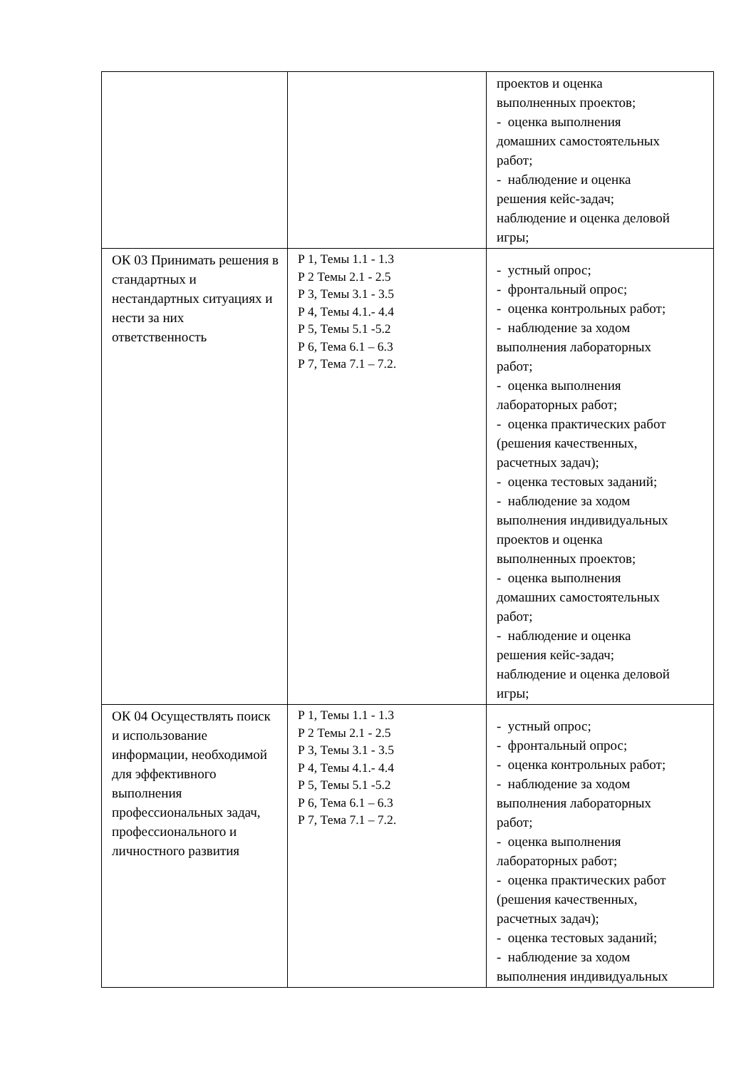| | | проектов и оценка выполненных проектов; - оценка выполнения домашних самостоятельных работ; - наблюдение и оценка решения кейс-задач; наблюдение и оценка деловой игры; |
| ОК 03 Принимать решения в стандартных и нестандартных ситуациях и нести за них ответственность | Р 1, Темы 1.1 - 1.3 Р 2 Темы 2.1 - 2.5 Р 3, Темы 3.1 - 3.5 Р 4, Темы 4.1.- 4.4 Р 5, Темы 5.1 -5.2 Р 6, Тема 6.1 – 6.3 Р 7, Тема 7.1 – 7.2. | - устный опрос; - фронтальный опрос; - оценка контрольных работ; - наблюдение за ходом выполнения лабораторных работ; - оценка выполнения лабораторных работ; - оценка практических работ (решения качественных, расчетных задач); - оценка тестовых заданий; - наблюдение за ходом выполнения индивидуальных проектов и оценка выполненных проектов; - оценка выполнения домашних самостоятельных работ; - наблюдение и оценка решения кейс-задач; наблюдение и оценка деловой игры; |
| ОК 04 Осуществлять поиск и использование информации, необходимой для эффективного выполнения профессиональных задач, профессионального и личностного развития | Р 1, Темы 1.1 - 1.3 Р 2 Темы 2.1 - 2.5 Р 3, Темы 3.1 - 3.5 Р 4, Темы 4.1.- 4.4 Р 5, Темы 5.1 -5.2 Р 6, Тема 6.1 – 6.3 Р 7, Тема 7.1 – 7.2. | - устный опрос; - фронтальный опрос; - оценка контрольных работ; - наблюдение за ходом выполнения лабораторных работ; - оценка выполнения лабораторных работ; - оценка практических работ (решения качественных, расчетных задач); - оценка тестовых заданий; - наблюдение за ходом выполнения индивидуальных |